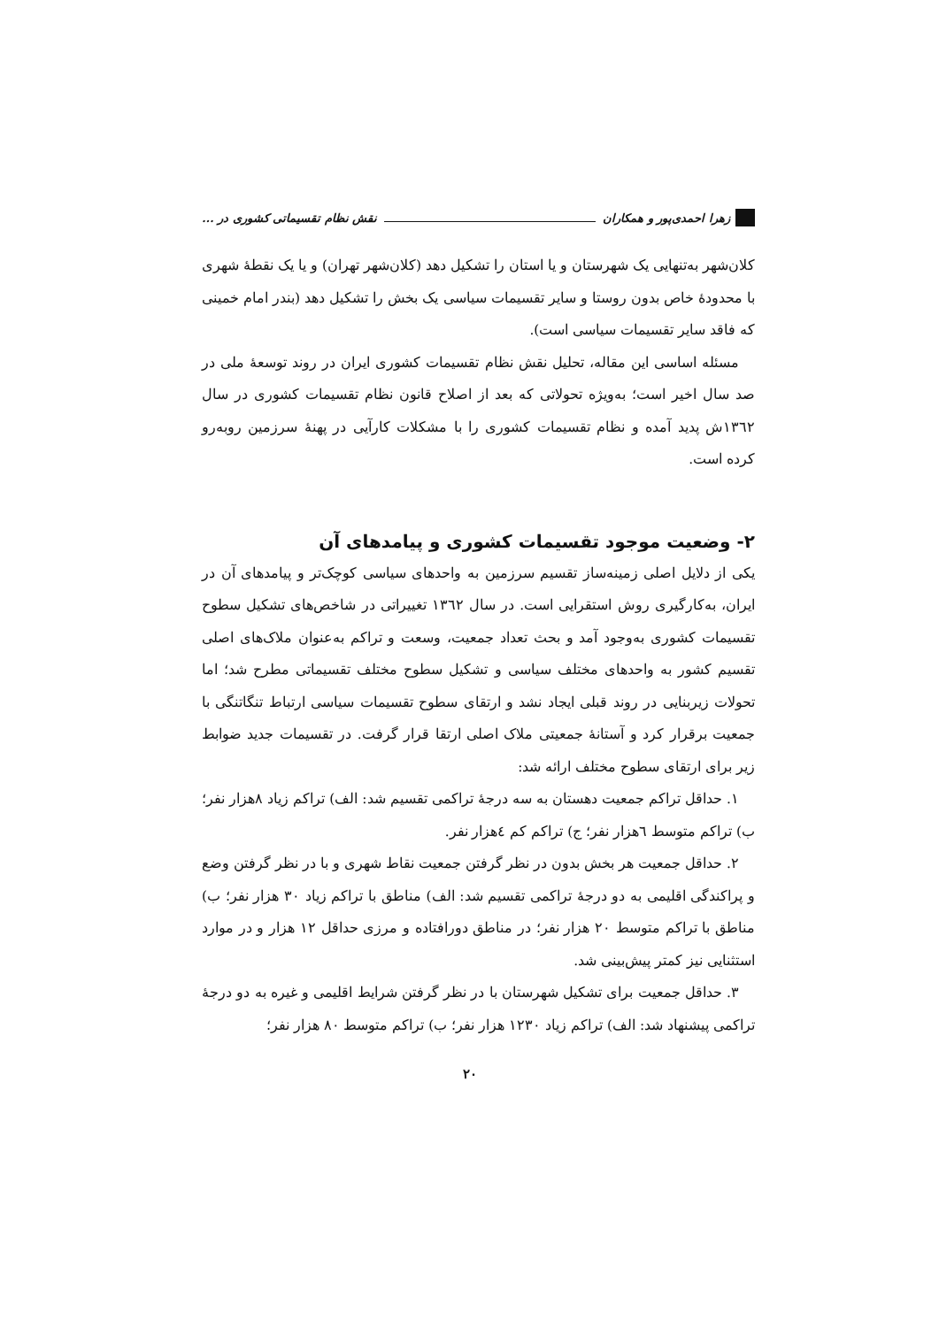زهرا احمدی‌پور و همکاران نقش نظام تقسیماتی کشوری در ...
کلان‌شهر به‌تنهایی یک شهرستان و یا استان را تشکیل دهد (کلان‌شهر تهران) و یا یک نقطهٔ شهری با محدودهٔ خاص بدون روستا و سایر تقسیمات سیاسی یک بخش را تشکیل دهد (بندر امام خمینی که فاقد سایر تقسیمات سیاسی است).
مسئله اساسی این مقاله، تحلیل نقش نظام تقسیمات کشوری ایران در روند توسعهٔ ملی در صد سال اخیر است؛ به‌ویژه تحولاتی که بعد از اصلاح قانون نظام تقسیمات کشوری در سال ۱۳٦۲ش پدید آمده و نظام تقسیمات کشوری را با مشکلات کارآیی در پهنهٔ سرزمین روبه‌رو کرده است.
۲- وضعیت موجود تقسیمات کشوری و پیامدهای آن
یکی از دلایل اصلی زمینه‌ساز تقسیم سرزمین به واحدهای سیاسی کوچک‌تر و پیامدهای آن در ایران، به‌کارگیری روش استقرایی است. در سال ۱۳٦۲ تغییراتی در شاخص‌های تشکیل سطوح تقسیمات کشوری به‌وجود آمد و بحث تعداد جمعیت، وسعت و تراکم به‌عنوان ملاک‌های اصلی تقسیم کشور به واحدهای مختلف سیاسی و تشکیل سطوح مختلف تقسیماتی مطرح شد؛ اما تحولات زیربنایی در روند قبلی ایجاد نشد و ارتقای سطوح تقسیمات سیاسی ارتباط تنگاتنگی با جمعیت برقرار کرد و آستانهٔ جمعیتی ملاک اصلی ارتقا قرار گرفت. در تقسیمات جدید ضوابط زیر برای ارتقای سطوح مختلف ارائه شد:
۱. حداقل تراکم جمعیت دهستان به سه درجهٔ تراکمی تقسیم شد: الف) تراکم زیاد ۸هزار نفر؛ ب) تراکم متوسط ٦هزار نفر؛ ج) تراکم کم ٤هزار نفر.
۲. حداقل جمعیت هر بخش بدون در نظر گرفتن جمعیت نقاط شهری و با در نظر گرفتن وضع و پراکندگی اقلیمی به دو درجهٔ تراکمی تقسیم شد: الف) مناطق با تراکم زیاد ۳۰ هزار نفر؛ ب) مناطق با تراکم متوسط ۲۰ هزار نفر؛ در مناطق دورافتاده و مرزی حداقل ۱۲ هزار و در موارد استثنایی نیز کمتر پیش‌بینی شد.
۳. حداقل جمعیت برای تشکیل شهرستان با در نظر گرفتن شرایط اقلیمی و غیره به دو درجهٔ تراکمی پیشنهاد شد: الف) تراکم زیاد ۱۲۳۰ هزار نفر؛ ب) تراکم متوسط ۸۰ هزار نفر؛
۲۰